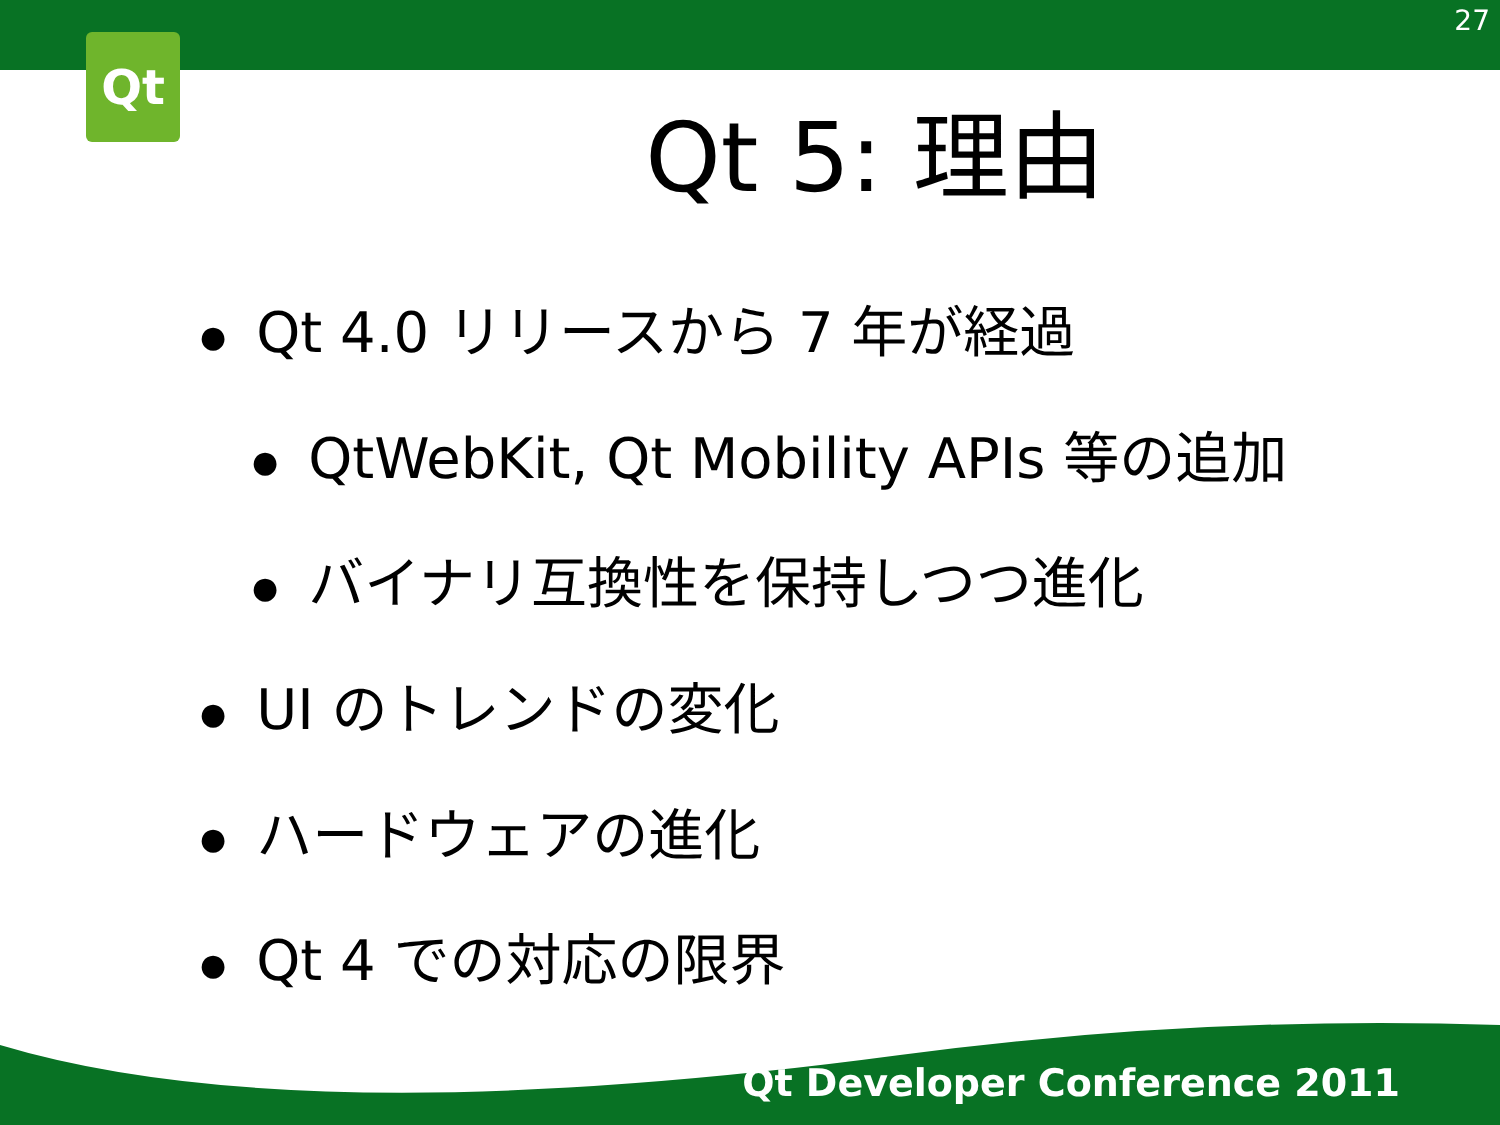27
Qt
Qt 5: 理由
● Qt 4.0 リリースから 7 年が経過
● QtWebKit, Qt Mobility APIs 等の追加
● バイナリ互換性を保持しつつ進化
● UI のトレンドの変化
● ハードウェアの進化
● Qt 4 での対応の限界
Qt Developer Conference 2011